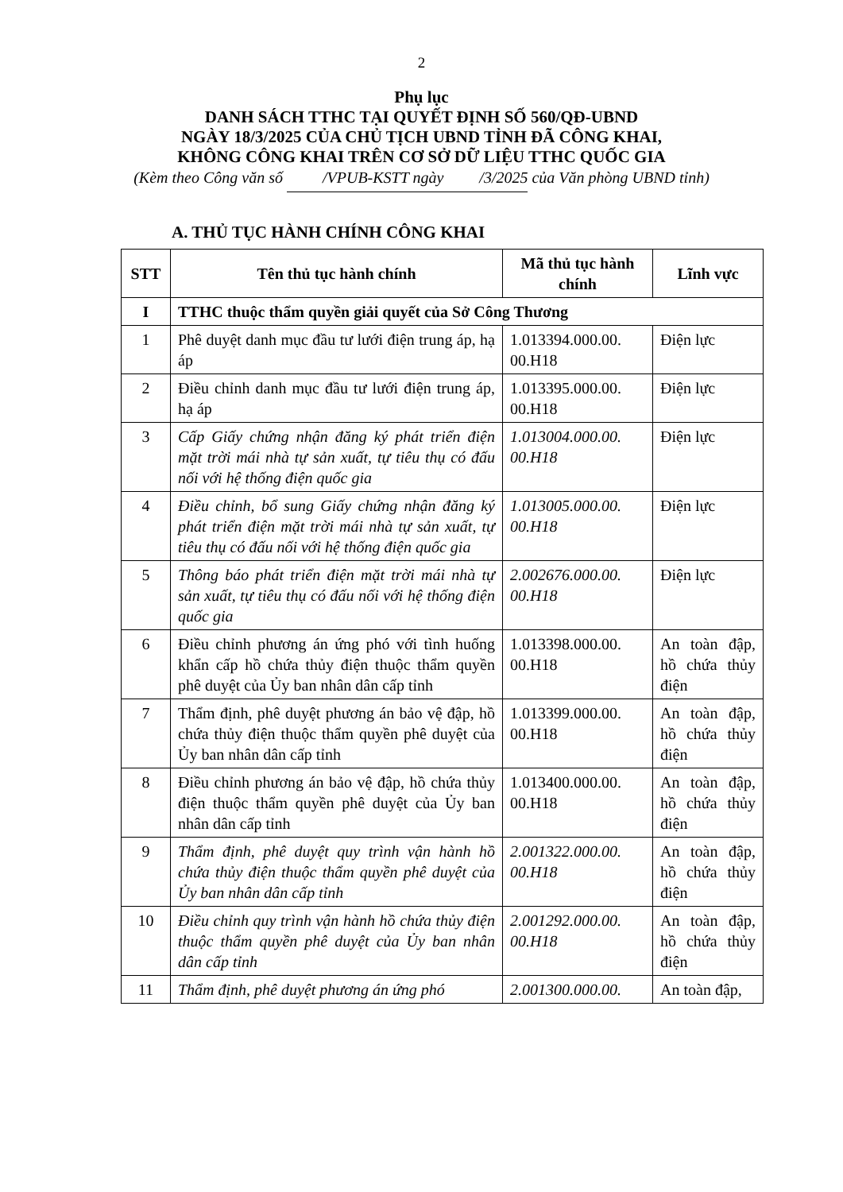2
Phụ lục
DANH SÁCH TTHC TẠI QUYẾT ĐỊNH SỐ 560/QĐ-UBND
NGÀY 18/3/2025 CỦA CHỦ TỊCH UBND TỈNH ĐÃ CÔNG KHAI,
KHÔNG CÔNG KHAI TRÊN CƠ SỞ DỮ LIỆU TTHC QUỐC GIA
(Kèm theo Công văn số /VPUB-KSTT ngày /3/2025 của Văn phòng UBND tỉnh)
A. THỦ TỤC HÀNH CHÍNH CÔNG KHAI
| STT | Tên thủ tục hành chính | Mã thủ tục hành chính | Lĩnh vực |
| --- | --- | --- | --- |
| I | TTHC thuộc thẩm quyền giải quyết của Sở Công Thương | | |
| 1 | Phê duyệt danh mục đầu tư lưới điện trung áp, hạ áp | 1.013394.000.00. 00.H18 | Điện lực |
| 2 | Điều chỉnh danh mục đầu tư lưới điện trung áp, hạ áp | 1.013395.000.00. 00.H18 | Điện lực |
| 3 | Cấp Giấy chứng nhận đăng ký phát triển điện mặt trời mái nhà tự sản xuất, tự tiêu thụ có đấu nối với hệ thống điện quốc gia | 1.013004.000.00. 00.H18 | Điện lực |
| 4 | Điều chỉnh, bổ sung Giấy chứng nhận đăng ký phát triển điện mặt trời mái nhà tự sản xuất, tự tiêu thụ có đấu nối với hệ thống điện quốc gia | 1.013005.000.00. 00.H18 | Điện lực |
| 5 | Thông báo phát triển điện mặt trời mái nhà tự sản xuất, tự tiêu thụ có đấu nối với hệ thống điện quốc gia | 2.002676.000.00. 00.H18 | Điện lực |
| 6 | Điều chỉnh phương án ứng phó với tình huống khẩn cấp hồ chứa thủy điện thuộc thẩm quyền phê duyệt của Ủy ban nhân dân cấp tỉnh | 1.013398.000.00. 00.H18 | An toàn đập, hồ chứa thủy điện |
| 7 | Thẩm định, phê duyệt phương án bảo vệ đập, hồ chứa thủy điện thuộc thẩm quyền phê duyệt của Ủy ban nhân dân cấp tỉnh | 1.013399.000.00. 00.H18 | An toàn đập, hồ chứa thủy điện |
| 8 | Điều chỉnh phương án bảo vệ đập, hồ chứa thủy điện thuộc thẩm quyền phê duyệt của Ủy ban nhân dân cấp tỉnh | 1.013400.000.00. 00.H18 | An toàn đập, hồ chứa thủy điện |
| 9 | Thẩm định, phê duyệt quy trình vận hành hồ chứa thủy điện thuộc thẩm quyền phê duyệt của Ủy ban nhân dân cấp tỉnh | 2.001322.000.00. 00.H18 | An toàn đập, hồ chứa thủy điện |
| 10 | Điều chỉnh quy trình vận hành hồ chứa thủy điện thuộc thẩm quyền phê duyệt của Ủy ban nhân dân cấp tỉnh | 2.001292.000.00. 00.H18 | An toàn đập, hồ chứa thủy điện |
| 11 | Thẩm định, phê duyệt phương án ứng phó | 2.001300.000.00. | An toàn đập, |